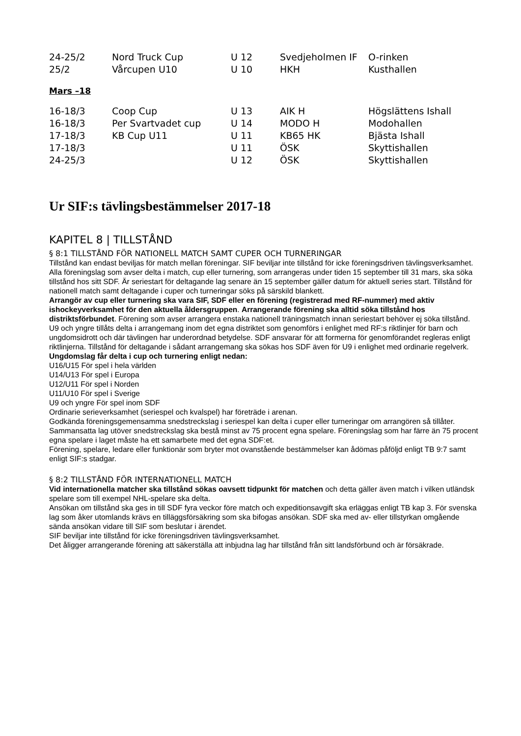| 24-25/2 | Nord Truck Cup | U 12 | Svedjeholmen IF | O-rinken |
| 25/2 | Vårcupen U10 | U 10 | HKH | Kusthallen |
Mars –18
| 16-18/3 | Coop Cup | U 13 | AIK H | Högslättens Ishall |
| 16-18/3 | Per Svartvadet cup | U 14 | MODO H | Modohallen |
| 17-18/3 | KB Cup U11 | U 11 | KB65 HK | Bjästa Ishall |
| 17-18/3 | | U 11 | ÖSK | Skyttishallen |
| 24-25/3 | | U 12 | ÖSK | Skyttishallen |
Ur SIF:s tävlingsbestämmelser 2017-18
KAPITEL 8 | TILLSTÅND
§ 8:1 TILLSTÅND FÖR NATIONELL MATCH SAMT CUPER OCH TURNERINGAR
Tillstånd kan endast beviljas för match mellan föreningar. SIF beviljar inte tillstånd för icke föreningsdriven tävlingsverksamhet. Alla föreningslag som avser delta i match, cup eller turnering, som arrangeras under tiden 15 september till 31 mars, ska söka tillstånd hos sitt SDF. Är seriestart för deltagande lag senare än 15 september gäller datum för aktuell series start. Tillstånd för nationell match samt deltagande i cuper och turneringar söks på särskild blankett.
Arrangör av cup eller turnering ska vara SIF, SDF eller en förening (registrerad med RF-nummer) med aktiv ishockeyverksamhet för den aktuella åldersgruppen. Arrangerande förening ska alltid söka tillstånd hos distriktsförbundet. Förening som avser arrangera enstaka nationell träningsmatch innan seriestart behöver ej söka tillstånd.
U9 och yngre tillåts delta i arrangemang inom det egna distriktet som genomförs i enlighet med RF:s riktlinjer för barn och ungdomsidrott och där tävlingen har underordnad betydelse. SDF ansvarar för att formerna för genomförandet regleras enligt riktlinjerna. Tillstånd för deltagande i sådant arrangemang ska sökas hos SDF även för U9 i enlighet med ordinarie regelverk.
Ungdomslag får delta i cup och turnering enligt nedan:
U16/U15 För spel i hela världen
U14/U13 För spel i Europa
U12/U11 För spel i Norden
U11/U10 För spel i Sverige
U9 och yngre För spel inom SDF
Ordinarie serieverksamhet (seriespel och kvalspel) har företräde i arenan.
Godkända föreningsgemensamma snedstreckslag i seriespel kan delta i cuper eller turneringar om arrangören så tillåter. Sammansatta lag utöver snedstreckslag ska bestå minst av 75 procent egna spelare. Föreningslag som har färre än 75 procent egna spelare i laget måste ha ett samarbete med det egna SDF:et.
Förening, spelare, ledare eller funktionär som bryter mot ovanstående bestämmelser kan ådömas påföljd enligt TB 9:7 samt enligt SIF:s stadgar.
§ 8:2 TILLSTÅND FÖR INTERNATIONELL MATCH
Vid internationella matcher ska tillstånd sökas oavsett tidpunkt för matchen och detta gäller även match i vilken utländsk spelare som till exempel NHL-spelare ska delta.
Ansökan om tillstånd ska ges in till SDF fyra veckor före match och expeditionsavgift ska erläggas enligt TB kap 3. För svenska lag som åker utomlands krävs en tilläggsförsäkring som ska bifogas ansökan. SDF ska med av- eller tillstyrkan omgående sända ansökan vidare till SIF som beslutar i ärendet.
SIF beviljar inte tillstånd för icke föreningsdriven tävlingsverksamhet.
Det åligger arrangerande förening att säkerställa att inbjudna lag har tillstånd från sitt landsförbund och är försäkrade.